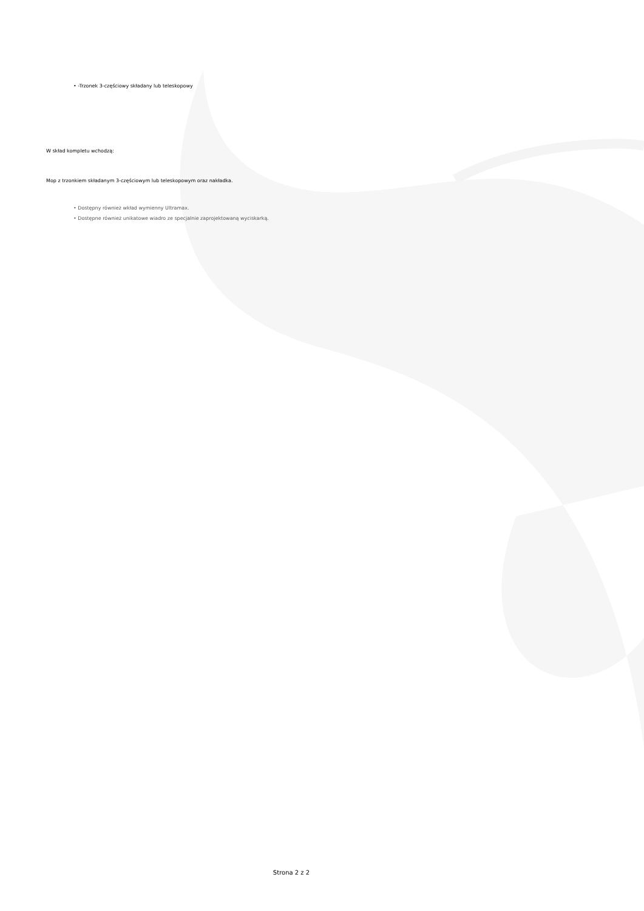• -Trzonek 3-częściowy składany lub teleskopowy
W skład kompletu wchodzą:
Mop z trzonkiem składanym 3-częściowym lub teleskopowym oraz nakładka.
• Dostępny również wkład wymienny Ultramax.
• Dostępne również unikatowe wiadro ze specjalnie zaprojektowaną wyciskarką.
Strona 2 z 2